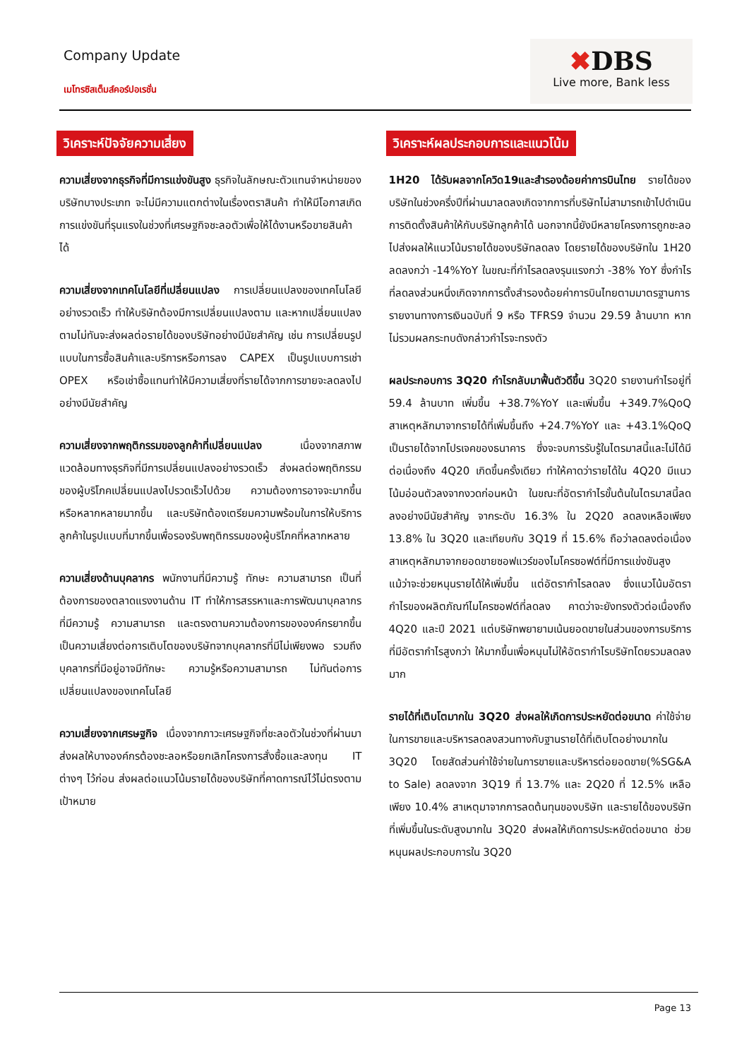Company Update
เมโทรซิสเต็มส์คอร์ปอเรชั่น
✖DBS
Live more, Bank less
วิเคราะห์ปัจจัยความเสี่ยง
ความเสี่ยงจากธุรกิจที่มีการแข่งขันสูง ธุรกิจในลักษณะตัวแทนจำหน่ายของบริษัทบางประเภท จะไม่มีความแตกต่างในเรื่องตราสินค้า ทำให้มีโอกาสเกิดการแข่งขันที่รุนแรงในช่วงที่เศรษฐกิจชะลอตัวเพื่อให้ได้งานหรือขายสินค้าได้
ความเสี่ยงจากเทคโนโลยีที่เปลี่ยนแปลง การเปลี่ยนแปลงของเทคโนโลยีอย่างรวดเร็ว ทำให้บริษัทต้องมีการเปลี่ยนแปลงตาม และหากเปลี่ยนแปลงตามไม่ทันจะส่งผลต่อรายได้ของบริษัทอย่างมีนัยสำคัญ เช่น การเปลี่ยนรูปแบบในการซื้อสินค้าและบริการหรือการลง CAPEX เป็นรูปแบบการเช่า OPEX หรือเช่าซื้อแทนทำให้มีความเสี่ยงที่รายได้จากการขายจะลดลงไปอย่างมีนัยสำคัญ
ความเสี่ยงจากพฤติกรรมของลูกค้าที่เปลี่ยนแปลง เนื่องจากสภาพแวดล้อมทางธุรกิจที่มีการเปลี่ยนแปลงอย่างรวดเร็ว ส่งผลต่อพฤติกรรมของผู้บริโภคเปลี่ยนแปลงไปรวดเร็วไปด้วย ความต้องการอาจจะมากขึ้นหรือหลากหลายมากขึ้น และบริษัทต้องเตรียมความพร้อมในการให้บริการลูกค้าในรูปแบบที่มากขึ้นเพื่อรองรับพฤติกรรมของผู้บริโภคที่หลากหลาย
ความเสี่ยงด้านบุคลากร พนักงานที่มีความรู้ ทักษะ ความสามารถ เป็นที่ต้องการของตลาดแรงงานด้าน IT ทำให้การสรรหาและการพัฒนาบุคลากรที่มีความรู้ ความสามารถ และตรงตามความต้องการขององค์กรยากขึ้น เป็นความเสี่ยงต่อการเติบโตของบริษัทจากบุคลากรที่มีไม่เพียงพอ รวมถึงบุคลากรที่มีอยู่อาจมีทักษะ ความรู้หรือความสามารถ ไม่ทันต่อการเปลี่ยนแปลงของเทคโนโลยี
ความเสี่ยงจากเศรษฐกิจ เนื่องจากภาวะเศรษฐกิจที่ชะลอตัวในช่วงที่ผ่านมา ส่งผลให้บางองค์กรต้องชะลอหรือยกเลิกโครงการสั่งซื้อและลงทุน IT ต่างๆ ไว้ก่อน ส่งผลต่อแนวโน้มรายได้ของบริษัทที่คาดการณ์ไว้ไม่ตรงตามเป้าหมาย
วิเคราะห์ผลประกอบการและแนวโน้ม
1H20 ได้รับผลจากโควิด19และสำรองด้อยค่าการบินไทย รายได้ของบริษัทในช่วงครึ่งปีที่ผ่านมาลดลงเกิดจากการที่บริษัทไม่สามารถเข้าไปดำเนินการติดตั้งสินค้าให้กับบริษัทลูกค้าได้ นอกจากนี้ยังมีหลายโครงการถูกชะลอไปส่งผลให้แนวโน้มรายได้ของบริษัทลดลง โดยรายได้ของบริษัทใน 1H20 ลดลงกว่า -14%YoY ในขณะที่กำไรลดลงรุนแรงกว่า -38% YoY ซึ่งกำไรที่ลดลงส่วนหนึ่งเกิดจากการตั้งสำรองด้อยค่าการบินไทยตามมาตรฐานการรายงานทางการเงินฉบับที่ 9 หรือ TFRS9 จำนวน 29.59 ล้านบาท หากไม่รวมผลกระทบดังกล่าวกำไรจะทรงตัว
ผลประกอบการ 3Q20 กำไรกลับมาฟื้นตัวดีขึ้น 3Q20 รายงานกำไรอยู่ที่ 59.4 ล้านบาท เพิ่มขึ้น +38.7%YoY และเพิ่มขึ้น +349.7%QoQ สาเหตุหลักมาจากรายได้ที่เพิ่มขึ้นถึง +24.7%YoY และ +43.1%QoQ เป็นรายได้จากโปรเจคของธนาคาร ซึ่งจะจบการรับรู้ในไตรมาสนี้และไม่ได้มีต่อเนื่องถึง 4Q20 เกิดขึ้นครั้งเดียว ทำให้คาดว่ารายได้ใน 4Q20 มีแนวโน้มอ่อนตัวลงจากงวดก่อนหน้า ในขณะที่อัตรากำไรขั้นต้นในไตรมาสนี้ลดลงอย่างมีนัยสำคัญ จากระดับ 16.3% ใน 2Q20 ลดลงเหลือเพียง 13.8% ใน 3Q20 และเทียบกับ 3Q19 ที่ 15.6% ถือว่าลดลงต่อเนื่อง สาเหตุหลักมาจากยอดขายซอฟแวร์ของไมโครซอฟต์ที่มีการแข่งขันสูง แม้ว่าจะช่วยหนุนรายได้ให้เพิ่มขึ้น แต่อัตรากำไรลดลง ซึ่งแนวโน้มอัตรากำไรของผลิตภัณฑ์ไมโครซอฟต์ที่ลดลง คาดว่าจะยังทรงตัวต่อเนื่องถึง 4Q20 และปี 2021 แต่บริษัทพยายามเน้นยอดขายในส่วนของการบริการที่มีอัตรากำไรสูงกว่า ให้มากขึ้นเพื่อหนุนไม่ให้อัตรากำไรบริษัทโดยรวมลดลงมาก
รายได้ที่เติบโตมากใน 3Q20 ส่งผลให้เกิดการประหยัดต่อขนาด ค่าใช้จ่ายในการขายและบริหารลดลงสวนทางกับฐานรายได้ที่เติบโตอย่างมากใน 3Q20 โดยสัดส่วนค่าใช้จ่ายในการขายและบริหารต่อยอดขาย(%SG&A to Sale) ลดลงจาก 3Q19 ที่ 13.7% และ 2Q20 ที่ 12.5% เหลือเพียง 10.4% สาเหตุมาจากการลดต้นทุนของบริษัท และรายได้ของบริษัทที่เพิ่มขึ้นในระดับสูงมากใน 3Q20 ส่งผลให้เกิดการประหยัดต่อขนาด ช่วยหนุนผลประกอบการใน 3Q20
Page 13